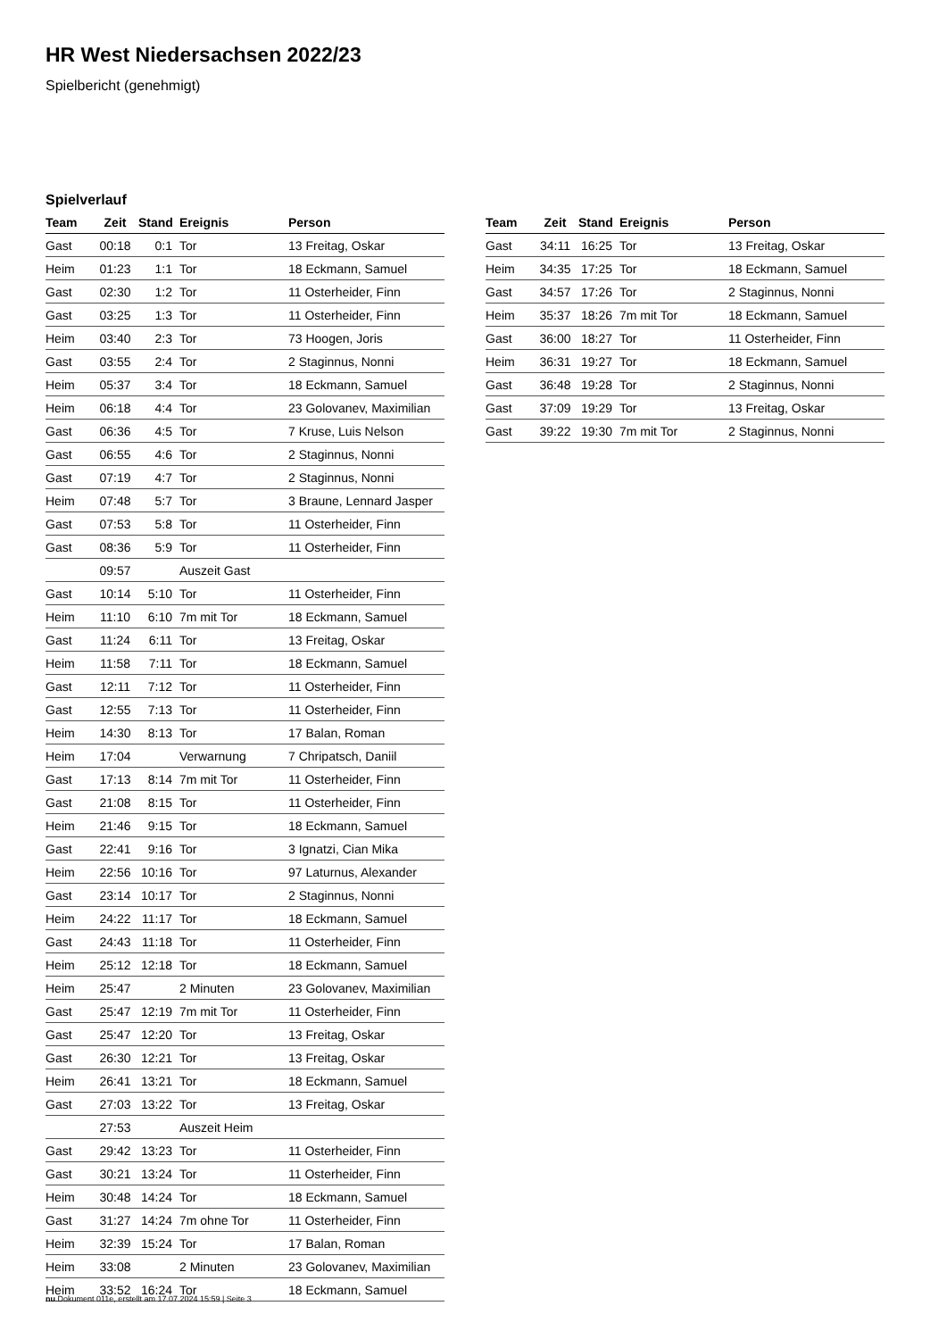HR West Niedersachsen 2022/23
Spielbericht (genehmigt)
Spielverlauf
| Team | Zeit | Stand | Ereignis | Person |
| --- | --- | --- | --- | --- |
| Gast | 00:18 | 0:1 | Tor | 13 Freitag, Oskar |
| Heim | 01:23 | 1:1 | Tor | 18 Eckmann, Samuel |
| Gast | 02:30 | 1:2 | Tor | 11 Osterheider, Finn |
| Gast | 03:25 | 1:3 | Tor | 11 Osterheider, Finn |
| Heim | 03:40 | 2:3 | Tor | 73 Hoogen, Joris |
| Gast | 03:55 | 2:4 | Tor | 2 Staginnus, Nonni |
| Heim | 05:37 | 3:4 | Tor | 18 Eckmann, Samuel |
| Heim | 06:18 | 4:4 | Tor | 23 Golovanev, Maximilian |
| Gast | 06:36 | 4:5 | Tor | 7 Kruse, Luis Nelson |
| Gast | 06:55 | 4:6 | Tor | 2 Staginnus, Nonni |
| Gast | 07:19 | 4:7 | Tor | 2 Staginnus, Nonni |
| Heim | 07:48 | 5:7 | Tor | 3 Braune, Lennard Jasper |
| Gast | 07:53 | 5:8 | Tor | 11 Osterheider, Finn |
| Gast | 08:36 | 5:9 | Tor | 11 Osterheider, Finn |
| | 09:57 | | Auszeit Gast | |
| Gast | 10:14 | 5:10 | Tor | 11 Osterheider, Finn |
| Heim | 11:10 | 6:10 | 7m mit Tor | 18 Eckmann, Samuel |
| Gast | 11:24 | 6:11 | Tor | 13 Freitag, Oskar |
| Heim | 11:58 | 7:11 | Tor | 18 Eckmann, Samuel |
| Gast | 12:11 | 7:12 | Tor | 11 Osterheider, Finn |
| Gast | 12:55 | 7:13 | Tor | 11 Osterheider, Finn |
| Heim | 14:30 | 8:13 | Tor | 17 Balan, Roman |
| Heim | 17:04 | | Verwarnung | 7 Chripatsch, Daniil |
| Gast | 17:13 | 8:14 | 7m mit Tor | 11 Osterheider, Finn |
| Gast | 21:08 | 8:15 | Tor | 11 Osterheider, Finn |
| Heim | 21:46 | 9:15 | Tor | 18 Eckmann, Samuel |
| Gast | 22:41 | 9:16 | Tor | 3 Ignatzi, Cian Mika |
| Heim | 22:56 | 10:16 | Tor | 97 Laturnus, Alexander |
| Gast | 23:14 | 10:17 | Tor | 2 Staginnus, Nonni |
| Heim | 24:22 | 11:17 | Tor | 18 Eckmann, Samuel |
| Gast | 24:43 | 11:18 | Tor | 11 Osterheider, Finn |
| Heim | 25:12 | 12:18 | Tor | 18 Eckmann, Samuel |
| Heim | 25:47 | | 2 Minuten | 23 Golovanev, Maximilian |
| Gast | 25:47 | 12:19 | 7m mit Tor | 11 Osterheider, Finn |
| Gast | 25:47 | 12:20 | Tor | 13 Freitag, Oskar |
| Gast | 26:30 | 12:21 | Tor | 13 Freitag, Oskar |
| Heim | 26:41 | 13:21 | Tor | 18 Eckmann, Samuel |
| Gast | 27:03 | 13:22 | Tor | 13 Freitag, Oskar |
| | 27:53 | | Auszeit Heim | |
| Gast | 29:42 | 13:23 | Tor | 11 Osterheider, Finn |
| Gast | 30:21 | 13:24 | Tor | 11 Osterheider, Finn |
| Heim | 30:48 | 14:24 | Tor | 18 Eckmann, Samuel |
| Gast | 31:27 | 14:24 | 7m ohne Tor | 11 Osterheider, Finn |
| Heim | 32:39 | 15:24 | Tor | 17 Balan, Roman |
| Heim | 33:08 | | 2 Minuten | 23 Golovanev, Maximilian |
| Heim | 33:52 | 16:24 | Tor | 18 Eckmann, Samuel |
| Team | Zeit | Stand | Ereignis | Person |
| --- | --- | --- | --- | --- |
| Gast | 34:11 | 16:25 | Tor | 13 Freitag, Oskar |
| Heim | 34:35 | 17:25 | Tor | 18 Eckmann, Samuel |
| Gast | 34:57 | 17:26 | Tor | 2 Staginnus, Nonni |
| Heim | 35:37 | 18:26 | 7m mit Tor | 18 Eckmann, Samuel |
| Gast | 36:00 | 18:27 | Tor | 11 Osterheider, Finn |
| Heim | 36:31 | 19:27 | Tor | 18 Eckmann, Samuel |
| Gast | 36:48 | 19:28 | Tor | 2 Staginnus, Nonni |
| Gast | 37:09 | 19:29 | Tor | 13 Freitag, Oskar |
| Gast | 39:22 | 19:30 | 7m mit Tor | 2 Staginnus, Nonni |
nu.Dokument 011e, erstellt am 17.07.2024 15:59 | Seite 3